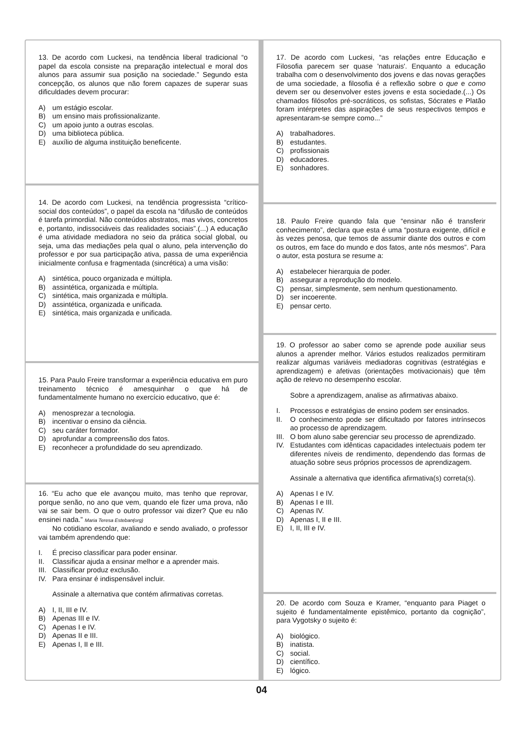13. De acordo com Luckesi, na tendência liberal tradicional “o papel da escola consiste na preparação intelectual e moral dos alunos para assumir sua posição na sociedade.” Segundo esta concepção, os alunos que não forem capazes de superar suas dificuldades devem procurar:
A) um estágio escolar.
B) um ensino mais profissionalizante.
C) um apoio junto a outras escolas.
D) uma biblioteca pública.
E) auxílio de alguma instituição beneficente.
14. De acordo com Luckesi, na tendência progressista “crítico-social dos conteúdos”, o papel da escola na “difusão de conteúdos é tarefa primordial. Não conteúdos abstratos, mas vivos, concretos e, portanto, indissociáveis das realidades sociais”.(...) A educação é uma atividade mediadora no seio da prática social global, ou seja, uma das mediações pela qual o aluno, pela intervenção do professor e por sua participação ativa, passa de uma experiência inicialmente confusa e fragmentada (sincrética) a uma visão:
A) sintética, pouco organizada e múltipla.
B) assintética, organizada e múltipla.
C) sintética, mais organizada e múltipla.
D) assintética, organizada e unificada.
E) sintética, mais organizada e unificada.
15. Para Paulo Freire transformar a experiência educativa em puro treinamento técnico é amesquinhar o que há de fundamentalmente humano no exercício educativo, que é:
A) menosprezar a tecnologia.
B) incentivar o ensino da ciência.
C) seu caráter formador.
D) aprofundar a compreensão dos fatos.
E) reconhecer a profundidade do seu aprendizado.
16. “Eu acho que ele avançou muito, mas tenho que reprovar, porque senão, no ano que vem, quando ele fizer uma prova, não vai se sair bem. O que o outro professor vai dizer? Que eu não ensinei nada.” Maria Teresa Esteban(org)
No cotidiano escolar, avaliando e sendo avaliado, o professor vai também aprendendo que:
I. É preciso classificar para poder ensinar.
II. Classificar ajuda a ensinar melhor e a aprender mais.
III. Classificar produz exclusão.
IV. Para ensinar é indispensável incluir.
Assinale a alternativa que contém afirmativas corretas.
A) I, II, III e IV.
B) Apenas III e IV.
C) Apenas I e IV.
D) Apenas II e III.
E) Apenas I, II e III.
17. De acordo com Luckesi, “as relações entre Educação e Filosofia parecem ser quase 'naturais'. Enquanto a educação trabalha com o desenvolvimento dos jovens e das novas gerações de uma sociedade, a filosofia é a reflexão sobre o que e como devem ser ou desenvolver estes jovens e esta sociedade.(...) Os chamados filósofos pré-socráticos, os sofistas, Sócrates e Platão foram intérpretes das aspirações de seus respectivos tempos e apresentaram-se sempre como...”
A) trabalhadores.
B) estudantes.
C) profissionais
D) educadores.
E) sonhadores.
18. Paulo Freire quando fala que “ensinar não é transferir conhecimento”, declara que esta é uma “postura exigente, difícil e às vezes penosa, que temos de assumir diante dos outros e com os outros, em face do mundo e dos fatos, ante nós mesmos”. Para o autor, esta postura se resume a:
A) estabelecer hierarquia de poder.
B) assegurar a reprodução do modelo.
C) pensar, simplesmente, sem nenhum questionamento.
D) ser incoerente.
E) pensar certo.
19. O professor ao saber como se aprende pode auxiliar seus alunos a aprender melhor. Vários estudos realizados permitiram realizar algumas variáveis mediadoras cognitivas (estratégias e aprendizagem) e afetivas (orientações motivacionais) que têm ação de relevo no desempenho escolar.
Sobre a aprendizagem, analise as afirmativas abaixo.
I. Processos e estratégias de ensino podem ser ensinados.
II. O conhecimento pode ser dificultado por fatores intrínsecos ao processo de aprendizagem.
III. O bom aluno sabe gerenciar seu processo de aprendizado.
IV. Estudantes com idênticas capacidades intelectuais podem ter diferentes níveis de rendimento, dependendo das formas de atuação sobre seus próprios processos de aprendizagem.
Assinale a alternativa que identifica afirmativa(s) correta(s).
A) Apenas I e IV.
B) Apenas I e III.
C) Apenas IV.
D) Apenas I, II e III.
E) I, II, III e IV.
20. De acordo com Souza e Kramer, “enquanto para Piaget o sujeito é fundamentalmente epistêmico, portanto da cognição”, para Vygotsky o sujeito é:
A) biológico.
B) inatista.
C) social.
D) científico.
E) lógico.
04